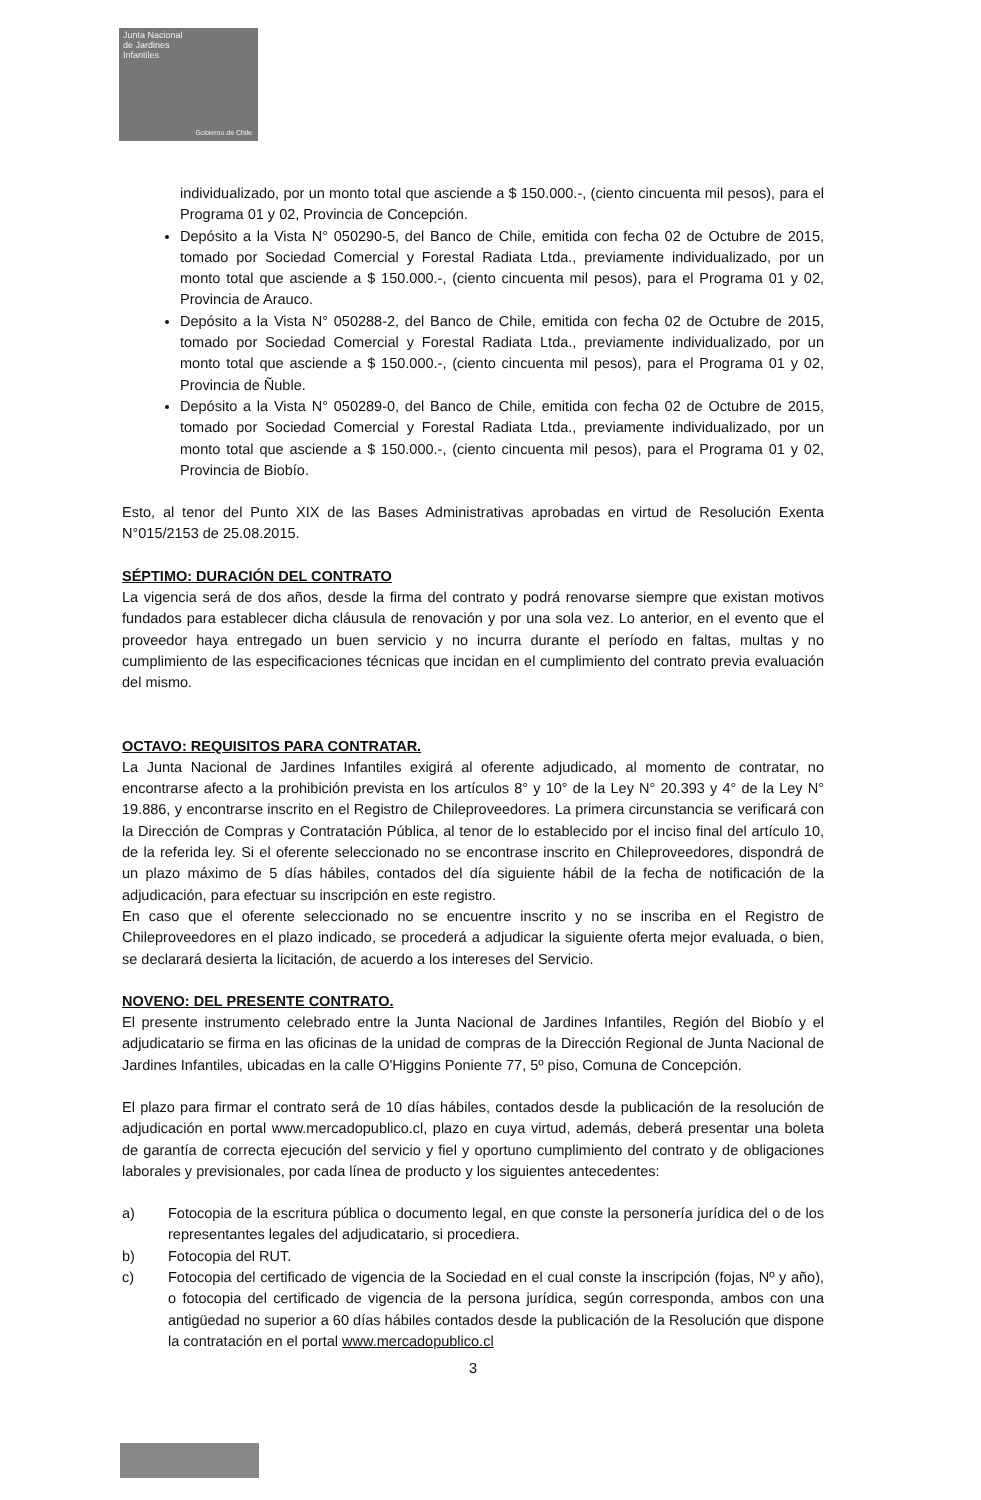Junta Nacional
de Jardines
Infantiles
Gobierno de Chile
individualizado, por un monto total que asciende a $ 150.000.-, (ciento cincuenta mil pesos), para el Programa 01 y 02, Provincia de Concepción.
Depósito a la Vista N° 050290-5, del Banco de Chile, emitida con fecha 02 de Octubre de 2015, tomado por Sociedad Comercial y Forestal Radiata Ltda., previamente individualizado, por un monto total que asciende a $ 150.000.-, (ciento cincuenta mil pesos), para el Programa 01 y 02, Provincia de Arauco.
Depósito a la Vista N° 050288-2, del Banco de Chile, emitida con fecha 02 de Octubre de 2015, tomado por Sociedad Comercial y Forestal Radiata Ltda., previamente individualizado, por un monto total que asciende a $ 150.000.-, (ciento cincuenta mil pesos), para el Programa 01 y 02, Provincia de Ñuble.
Depósito a la Vista N° 050289-0, del Banco de Chile, emitida con fecha 02 de Octubre de 2015, tomado por Sociedad Comercial y Forestal Radiata Ltda., previamente individualizado, por un monto total que asciende a $ 150.000.-, (ciento cincuenta mil pesos), para el Programa 01 y 02, Provincia de Biobío.
Esto, al tenor del Punto XIX de las Bases Administrativas aprobadas en virtud de Resolución Exenta N°015/2153 de 25.08.2015.
SÉPTIMO: DURACIÓN DEL CONTRATO
La vigencia será de dos años, desde la firma del contrato y podrá renovarse siempre que existan motivos fundados para establecer dicha cláusula de renovación y por una sola vez. Lo anterior, en el evento que el proveedor haya entregado un buen servicio y no incurra durante el período en faltas, multas y no cumplimiento de las especificaciones técnicas que incidan en el cumplimiento del contrato previa evaluación del mismo.
OCTAVO: REQUISITOS PARA CONTRATAR.
La Junta Nacional de Jardines Infantiles exigirá al oferente adjudicado, al momento de contratar, no encontrarse afecto a la prohibición prevista en los artículos 8° y 10° de la Ley N° 20.393 y 4° de la Ley N° 19.886, y encontrarse inscrito en el Registro de Chileproveedores. La primera circunstancia se verificará con la Dirección de Compras y Contratación Pública, al tenor de lo establecido por el inciso final del artículo 10, de la referida ley. Si el oferente seleccionado no se encontrase inscrito en Chileproveedores, dispondrá de un plazo máximo de 5 días hábiles, contados del día siguiente hábil de la fecha de notificación de la adjudicación, para efectuar su inscripción en este registro.
En caso que el oferente seleccionado no se encuentre inscrito y no se inscriba en el Registro de Chileproveedores en el plazo indicado, se procederá a adjudicar la siguiente oferta mejor evaluada, o bien, se declarará desierta la licitación, de acuerdo a los intereses del Servicio.
NOVENO: DEL PRESENTE CONTRATO.
El presente instrumento celebrado entre la Junta Nacional de Jardines Infantiles, Región del Biobío y el adjudicatario se firma en las oficinas de la unidad de compras de la Dirección Regional de Junta Nacional de Jardines Infantiles, ubicadas en la calle O'Higgins Poniente 77, 5º piso, Comuna de Concepción.
El plazo para firmar el contrato será de 10 días hábiles, contados desde la publicación de la resolución de adjudicación en portal www.mercadopublico.cl, plazo en cuya virtud, además, deberá presentar una boleta de garantía de correcta ejecución del servicio y fiel y oportuno cumplimiento del contrato y de obligaciones laborales y previsionales, por cada línea de producto y los siguientes antecedentes:
a) Fotocopia de la escritura pública o documento legal, en que conste la personería jurídica del o de los representantes legales del adjudicatario, si procediera.
b) Fotocopia del RUT.
c) Fotocopia del certificado de vigencia de la Sociedad en el cual conste la inscripción (fojas, Nº y año), o fotocopia del certificado de vigencia de la persona jurídica, según corresponda, ambos con una antigüedad no superior a 60 días hábiles contados desde la publicación de la Resolución que dispone la contratación en el portal www.mercadopublico.cl
3